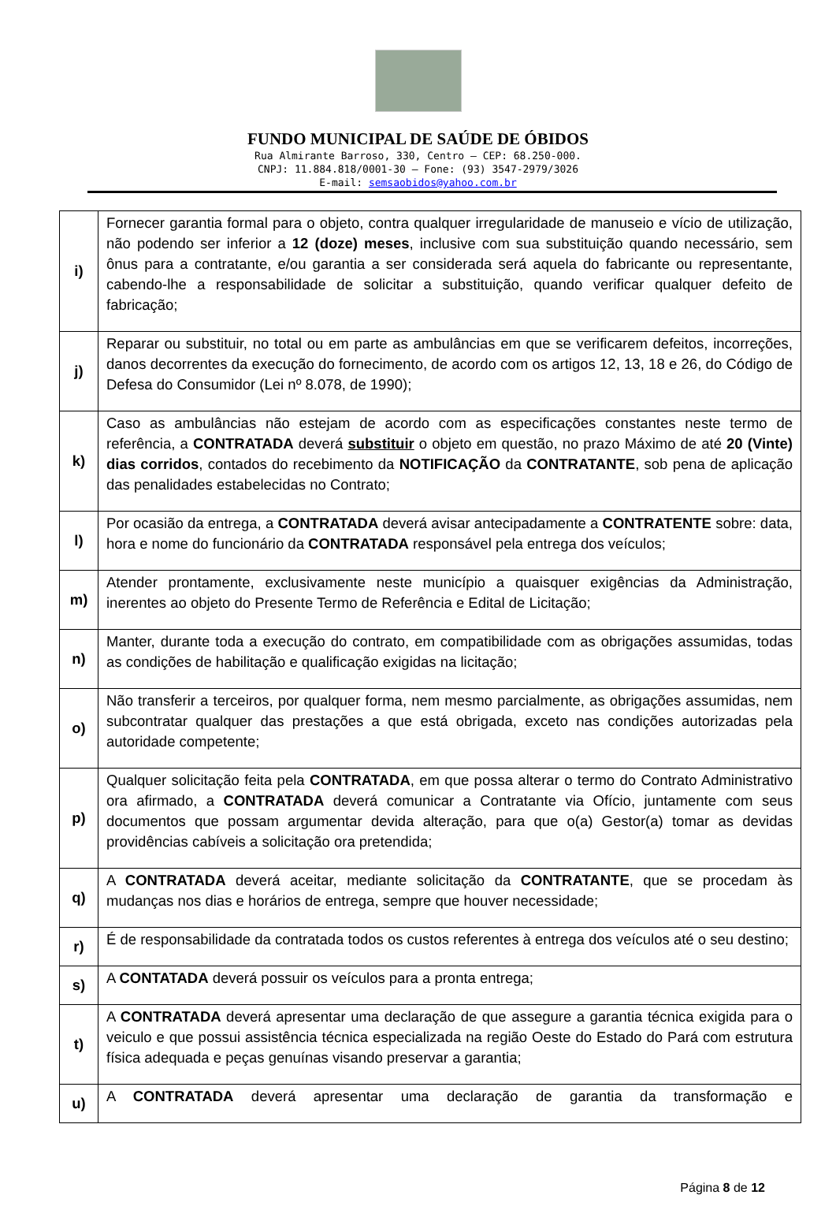FUNDO MUNICIPAL DE SAÚDE DE ÓBIDOS
Rua Almirante Barroso, 330, Centro – CEP: 68.250-000.
CNPJ: 11.884.818/0001-30 – Fone: (93) 3547-2979/3026
E-mail: semsaobidos@yahoo.com.br
| i) | Fornecer garantia formal para o objeto, contra qualquer irregularidade de manuseio e vício de utilização, não podendo ser inferior a 12 (doze) meses , inclusive com sua substituição quando necessário, sem ônus para a contratante, e/ou garantia a ser considerada será aquela do fabricante ou representante, cabendo-lhe a responsabilidade de solicitar a substituição, quando verificar qualquer defeito de fabricação; |
| j) | Reparar ou substituir, no total ou em parte as ambulâncias em que se verificarem defeitos, incorreções, danos decorrentes da execução do fornecimento, de acordo com os artigos 12, 13, 18 e 26, do Código de Defesa do Consumidor (Lei nº 8.078, de 1990); |
| k) | Caso as ambulâncias não estejam de acordo com as especificações constantes neste termo de referência, a CONTRATADA deverá substituir o objeto em questão, no prazo Máximo de até 20 (Vinte) dias corridos , contados do recebimento da NOTIFICAÇÃO da CONTRATANTE , sob pena de aplicação das penalidades estabelecidas no Contrato; |
| l) | Por ocasião da entrega, a CONTRATADA deverá avisar antecipadamente a CONTRATENTE sobre: data, hora e nome do funcionário da CONTRATADA responsável pela entrega dos veículos; |
| m) | Atender prontamente, exclusivamente neste município a quaisquer exigências da Administração, inerentes ao objeto do Presente Termo de Referência e Edital de Licitação; |
| n) | Manter, durante toda a execução do contrato, em compatibilidade com as obrigações assumidas, todas as condições de habilitação e qualificação exigidas na licitação; |
| o) | Não transferir a terceiros, por qualquer forma, nem mesmo parcialmente, as obrigações assumidas, nem subcontratar qualquer das prestações a que está obrigada, exceto nas condições autorizadas pela autoridade competente; |
| p) | Qualquer solicitação feita pela CONTRATADA , em que possa alterar o termo do Contrato Administrativo ora afirmado, a CONTRATADA deverá comunicar a Contratante via Ofício, juntamente com seus documentos que possam argumentar devida alteração, para que o(a) Gestor(a) tomar as devidas providências cabíveis a solicitação ora pretendida; |
| q) | A CONTRATADA deverá aceitar, mediante solicitação da CONTRATANTE , que se procedam às mudanças nos dias e horários de entrega, sempre que houver necessidade; |
| r) | É de responsabilidade da contratada todos os custos referentes à entrega dos veículos até o seu destino; |
| s) | A CONTATADA deverá possuir os veículos para a pronta entrega; |
| t) | A CONTRATADA deverá apresentar uma declaração de que assegure a garantia técnica exigida para o veiculo e que possui assistência técnica especializada na região Oeste do Estado do Pará com estrutura física adequada e peças genuínas visando preservar a garantia; |
| u) | A CONTRATADA deverá apresentar uma declaração de garantia da transformação e |
Página 8 de 12